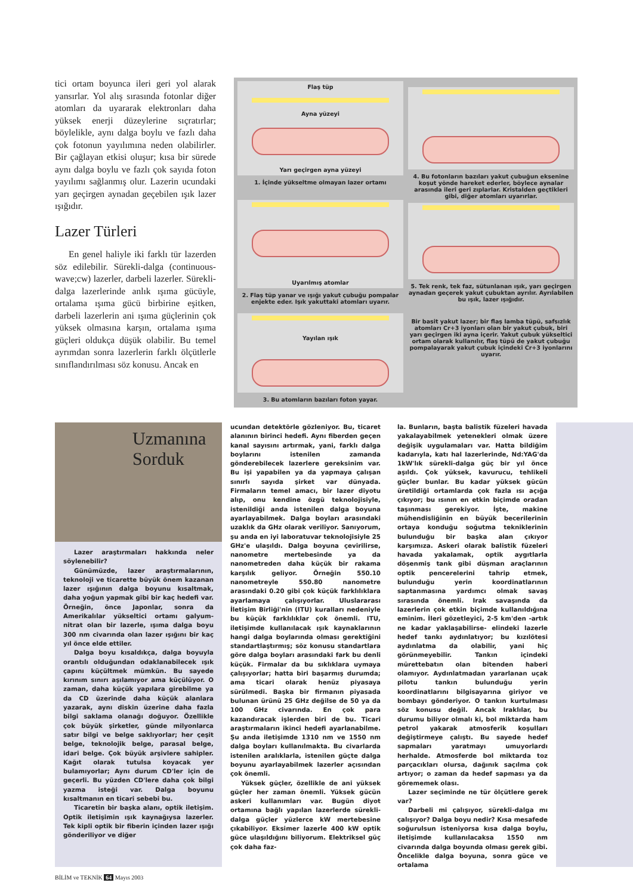tici ortam boyunca ileri geri yol alarak yansırlar. Yol alış sırasında fotonlar diğer atomları da uyararak elektronları daha yüksek enerji düzeylerine sıçratırlar; böylelikle, aynı dalga boylu ve fazlı daha çok fotonun yayılımına neden olabilirler. Bir çağlayan etkisi oluşur; kısa bir sürede aynı dalga boylu ve fazlı çok sayıda foton yayılımı sağlanmış olur. Lazerin ucundaki yarı geçirgen aynadan geçebilen ışık lazer ışığıdır.
Lazer Türleri
En genel haliyle iki farklı tür lazerden söz edilebilir. Sürekli-dalga (continuous-wave;cw) lazerler, darbeli lazerler. Sürekli-dalga lazerlerinde anlık ışıma gücüyle, ortalama ışıma gücü birbirine eşitken, darbeli lazerlerin ani ışıma güçlerinin çok yüksek olmasına karşın, ortalama ışıma güçleri oldukça düşük olabilir. Bu temel ayrımdan sonra lazerlerin farklı ölçütlerle sınıflandırılması söz konusu. Ancak en
Flaş tüp
Ayna yüzeyi
Yarı geçirgen ayna yüzeyi
1. İçinde yükseltme olmayan lazer ortamı
Uyarılmış atomlar
2. Flaş tüp yanar ve ışığı yakut çubuğu pompalar enjekte eder. Işık yakuttaki atomları uyarır.
Yayılan ışık
3. Bu atomların bazıları foton yayar.
4. Bu fotonların bazıları yakut çubuğun eksenine koşut yönde hareket ederler, böylece aynalar arasında ileri geri zıplarlar. Kristalden geçtikleri gibi, diğer atomları uyarırlar.
5. Tek renk, tek faz, sütunlanan ışık, yarı geçirgen aynadan geçerek yakut çubuktan ayrılır. Ayrılabilen bu ışık, lazer ışığıdır.
Bir basit yakut lazer; bir flaş lamba tüpü, safsızlık atomları Cr+3 iyonları olan bir yakut çubuk, biri yarı geçirgen iki ayna içerir. Yakut çubuk yükseltici ortam olarak kullanılır, flaş tüpü de yakut çubuğu pompalayarak yakut çubuk içindeki Cr+3 iyonlarını uyarır.
Uzmanına
Sorduk
Lazer araştırmaları hakkında neler söylenebilir?
Günümüzde, lazer araştırmalarının, teknoloji ve ticarette büyük önem kazanan lazer ışığının dalga boyunu kısaltmak, daha yoğun yapmak gibi bir kaç hedefi var. Örneğin, önce Japonlar, sonra da Amerikalılar yükseltici ortamı galyum-nitrat olan bir lazerle, ışıma dalga boyu 300 nm civarında olan lazer ışığını bir kaç yıl önce elde ettiler.
Dalga boyu kısaldıkça, dalga boyuyla orantılı olduğundan odaklanabilecek ışık çapını küçültmek mümkün. Bu sayede kırınım sınırı aşılamıyor ama küçülüyor. O zaman, daha küçük yapılara girebilme ya da CD üzerinde daha küçük alanlara yazarak, aynı diskin üzerine daha fazla bilgi saklama olanağı doğuyor. Özellikle çok büyük şirketler, günde milyonlarca satır bilgi ve belge saklıyorlar; her çeşit belge, teknolojik belge, parasal belge, idari belge. Çok büyük arşivlere sahipler. Kağıt olarak tutulsa koyacak yer bulamıyorlar; Aynı durum CD'ler için de geçerli. Bu yüzden CD'lere daha çok bilgi yazma isteği var. Dalga boyunu kısaltmanın en ticari sebebi bu.
Ticaretin bir başka alanı, optik iletişim. Optik iletişimin ışık kaynağıysa lazerler. Tek kipli optik bir fiberin içinden lazer ışığı gönderiliyor ve diğer
ucundan detektörle gözleniyor. Bu, ticaret alanının birinci hedefi. Aynı fiberden geçen kanal sayısını artırmak, yani, farklı dalga boylarını istenilen zamanda gönderebilecek lazerlere gereksinim var. Bu işi yapabilen ya da yapmaya çalışan sınırlı sayıda şirket var dünyada. Firmaların temel amacı, bir lazer diyotu alıp, onu kendine özgü teknolojisiyle, istenildiği anda istenilen dalga boyuna ayarlayabilmek. Dalga boyları arasındaki uzaklık da GHz olarak veriliyor. Sanıyorum, şu anda en iyi laboratuvar teknolojisiyle 25 GHz'e ulaşıldı. Dalga boyuna çevirilirse, nanometre mertebesinde ya da nanometreden daha küçük bir rakama karşılık geliyor. Örneğin 550.10 nanometreyle 550.80 nanometre arasındaki 0.20 gibi çok küçük farklılıklara ayarlamaya çalışıyorlar. Uluslararası İletişim Birliği'nin (ITU) kuralları nedeniyle bu küçük farklılıklar çok önemli. ITU, iletişimde kullanılacak ışık kaynaklarının hangi dalga boylarında olması gerektiğini standartlaştırmış; söz konusu standartlara göre dalga boyları arasındaki fark bu denli küçük. Firmalar da bu sıklıklara uymaya çalışıyorlar; hatta biri başarmış durumda; ama ticari olarak henüz piyasaya sürülmedi. Başka bir firmanın piyasada bulunan ürünü 25 GHz değilse de 50 ya da 100 GHz civarında. En çok para kazandıracak işlerden biri de bu. Ticari araştırmaların ikinci hedefi ayarlanabilme. Şu anda iletişimde 1310 nm ve 1550 nm dalga boyları kullanılmakta. Bu civarlarda istenilen aralıklarla, istenilen güçte dalga boyunu ayarlayabilmek lazerler açısından çok önemli.
Yüksek güçler, özellikle de ani yüksek güçler her zaman önemli. Yüksek gücün askeri kullanımları var. Bugün diyot ortamına bağlı yapılan lazerlerde sürekli-dalga güçler yüzlerce kW mertebesine çıkabiliyor. Eksimer lazerle 400 kW optik güce ulaşıldığını biliyorum. Elektriksel güç çok daha faz-
la. Bunların, başta balistik füzeleri havada yakalayabilmek yetenekleri olmak üzere değişik uygulamaları var. Hatta bildiğim kadarıyla, katı hal lazerlerinde, Nd:YAG'da 1kW'lık sürekli-dalga güç bir yıl önce aşıldı. Çok yüksek, kavurucu, tehlikeli güçler bunlar. Bu kadar yüksek gücün üretildiği ortamlarda çok fazla ısı açığa çıkıyor; bu ısının en etkin biçimde oradan taşınması gerekiyor. İşte, makine mühendisliğinin en büyük becerilerinin ortaya konduğu soğutma tekniklerinin bulunduğu bir başka alan çıkıyor karşımıza. Askeri olarak balistik füzeleri havada yakalamak, optik aygıtlarla döşenmiş tank gibi düşman araçlarının optik pencerelerini tahrip etmek, bulunduğu yerin koordinatlarının saptanmasına yardımcı olmak savaş sırasında önemli. Irak savaşında da lazerlerin çok etkin biçimde kullanıldığına eminim. İleri gözetleyici, 2-5 km'den -artık ne kadar yaklaşabilirse- elindeki lazerle hedef tankı aydınlatıyor; bu kızılötesi aydınlatma da olabilir, yani hiç görünmeyebilir. Tankın içindeki mürettebatın olan bitenden haberi olamıyor. Aydınlatmadan yararlanan uçak pilotu tankın bulunduğu yerin koordinatlarını bilgisayarına giriyor ve bombayı gönderiyor. O tankın kurtulması söz konusu değil. Ancak Iraklılar, bu durumu biliyor olmalı ki, bol miktarda ham petrol yakarak atmosferik koşulları değiştirmeye çalıştı. Bu sayede hedef sapmaları yaratmayı umuyorlardı herhalde. Atmosferde bol miktarda toz parçacıkları olursa, dağınık saçılma çok artıyor; o zaman da hedef sapması ya da görememek olası.
Lazer seçiminde ne tür ölçütlere gerek var?
Darbeli mi çalışıyor, sürekli-dalga mı çalışıyor? Dalga boyu nedir? Kısa mesafede soğurulsun isteniyorsa kısa dalga boylu, iletişimde kullanılacaksa 1550 nm civarında dalga boyunda olması gerek gibi. Öncelikle dalga boyuna, sonra güce ve ortalama
BİLİM ve TEKNİK 64 Mayıs 2003